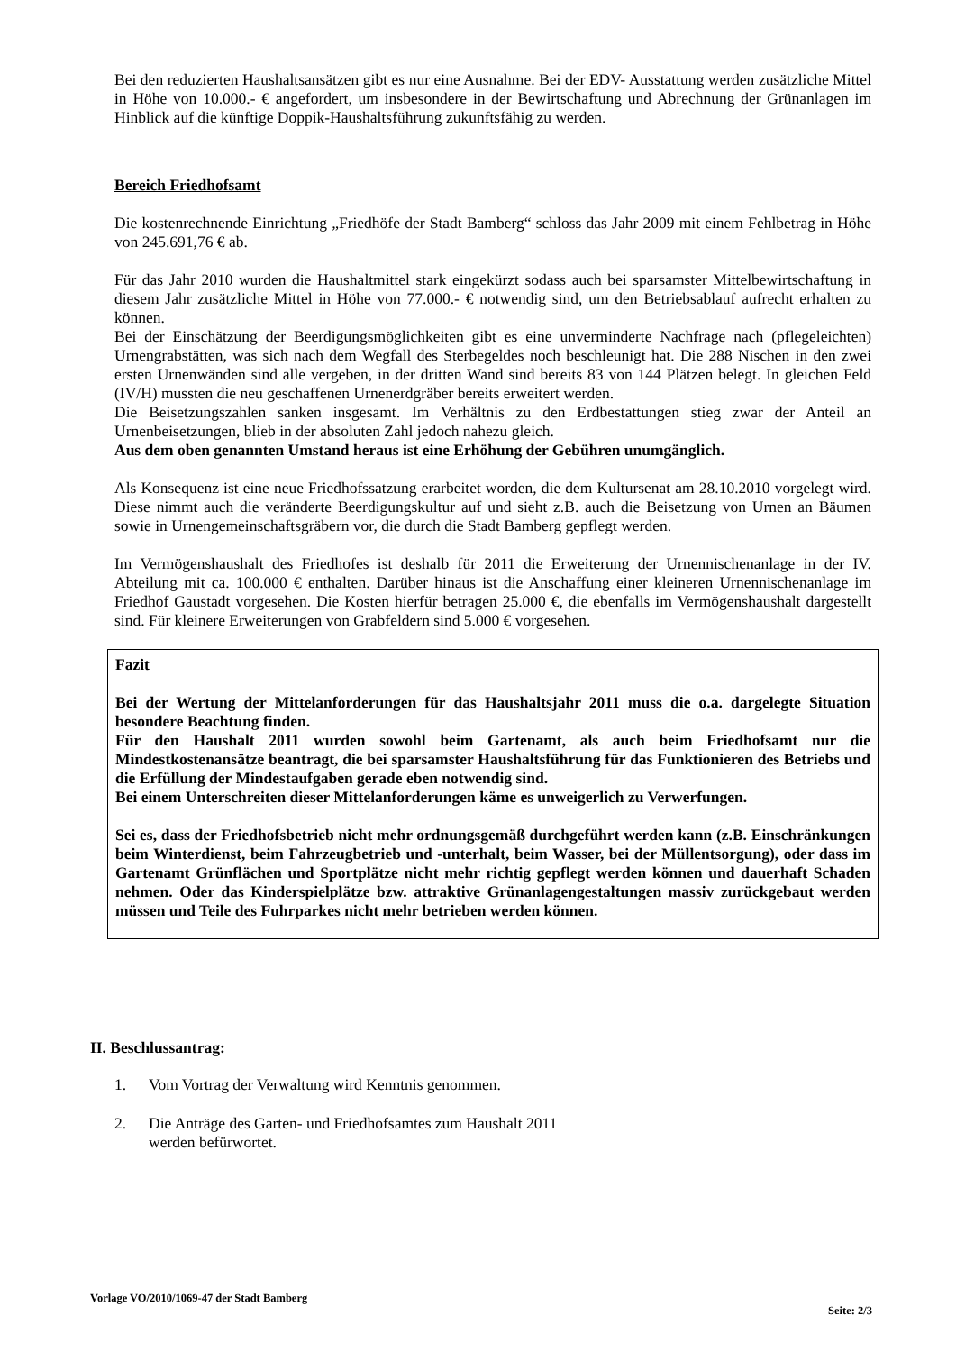Bei den reduzierten Haushaltsansätzen gibt es nur eine Ausnahme. Bei der EDV- Ausstattung werden zusätzliche Mittel in Höhe von 10.000.- € angefordert, um insbesondere in der Bewirtschaftung und Abrechnung der Grünanlagen im Hinblick auf die künftige Doppik-Haushaltsführung zukunftsfähig zu werden.
Bereich Friedhofsamt
Die kostenrechnende Einrichtung „Friedhöfe der Stadt Bamberg“ schloss das Jahr 2009 mit einem Fehlbetrag in Höhe von 245.691,76 € ab.
Für das Jahr 2010 wurden die Haushaltmittel stark eingekürzt sodass auch bei sparsamster Mittelbewirtschaftung in diesem Jahr zusätzliche Mittel in Höhe von 77.000.- € notwendig sind, um den Betriebsablauf aufrecht erhalten zu können.
Bei der Einschätzung der Beerdigungsmöglichkeiten gibt es eine unverminderte Nachfrage nach (pflegeleichten) Urnengrabstätten, was sich nach dem Wegfall des Sterbegeldes noch beschleunigt hat. Die 288 Nischen in den zwei ersten Urnenwänden sind alle vergeben, in der dritten Wand sind bereits 83 von 144 Plätzen belegt. In gleichen Feld (IV/H) mussten die neu geschaffenen Urnenerdgräber bereits erweitert werden.
Die Beisetzungszahlen sanken insgesamt. Im Verhältnis zu den Erdbestattungen stieg zwar der Anteil an Urnenbeisetzungen, blieb in der absoluten Zahl jedoch nahezu gleich.
Aus dem oben genannten Umstand heraus ist eine Erhöhung der Gebühren unumgänglich.
Als Konsequenz ist eine neue Friedhofssatzung erarbeitet worden, die dem Kultursenat am 28.10.2010 vorgelegt wird. Diese nimmt auch die veränderte Beerdigungskultur auf und sieht z.B. auch die Beisetzung von Urnen an Bäumen sowie in Urnengemeinschaftsgräbern vor, die durch die Stadt Bamberg gepflegt werden.
Im Vermögenshaushalt des Friedhofes ist deshalb für 2011 die Erweiterung der Urnennischenanlage in der IV. Abteilung mit ca. 100.000 € enthalten. Darüber hinaus ist die Anschaffung einer kleineren Urnennischenanlage im Friedhof Gaustadt vorgesehen. Die Kosten hierfür betragen 25.000 €, die ebenfalls im Vermögenshaushalt dargestellt sind. Für kleinere Erweiterungen von Grabfeldern sind 5.000 € vorgesehen.
Fazit
Bei der Wertung der Mittelanforderungen für das Haushaltsjahr 2011 muss die o.a. dargelegte Situation besondere Beachtung finden.
Für den Haushalt 2011 wurden sowohl beim Gartenamt, als auch beim Friedhofsamt nur die Mindestkostenansätze beantragt, die bei sparsamster Haushaltsführung für das Funktionieren des Betriebs und die Erfüllung der Mindestaufgaben gerade eben notwendig sind.
Bei einem Unterschreiten dieser Mittelanforderungen käme es unweigerlich zu Verwerfungen.
Sei es, dass der Friedhofsbetrieb nicht mehr ordnungsgemäß durchgeführt werden kann (z.B. Einschränkungen beim Winterdienst, beim Fahrzeugbetrieb und -unterhalt, beim Wasser, bei der Müllentsorgung), oder dass im Gartenamt Grünflächen und Sportplätze nicht mehr richtig gepflegt werden können und dauerhaft Schaden nehmen. Oder das Kinderspielplätze bzw. attraktive Grünanlagengestaltungen massiv zurückgebaut werden müssen und Teile des Fuhrparkes nicht mehr betrieben werden können.
II. Beschlussantrag:
1. Vom Vortrag der Verwaltung wird Kenntnis genommen.
2. Die Anträge des Garten- und Friedhofsamtes zum Haushalt 2011
werden befürwortet.
Vorlage VO/2010/1069-47 der Stadt Bamberg Seite: 2/3